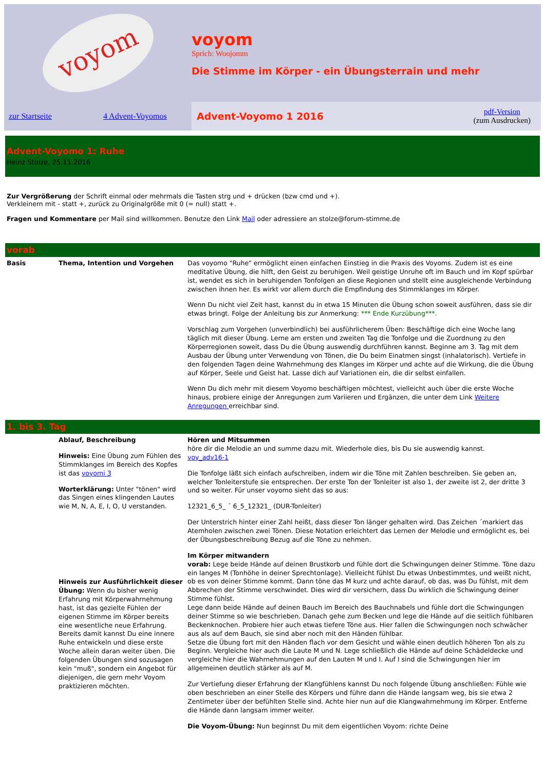voyom
voyom
Sprich: Woojomm
Die Stimme im Körper - ein Übungsterrain und mehr
zur Startseite 4 Advent-Voyomos
Advent-Voyomo 1 2016 pdf-Version
(zum Ausdrucken)
Advent-Voyomo 1: Ruhe
Heinz Stolze, 25.11.2016
Zur Vergrößerung der Schrift einmal oder mehrmals die Tasten strg und + drücken (bzw cmd und +).
Verkleinern mit - statt +, zurück zu Originalgröße mit 0 (= null) statt +.
Fragen und Kommentare per Mail sind willkommen. Benutze den Link Mail oder adressiere an stolze@forum-stimme.de
| vorab | | |
| Basis | Thema, Intention und Vorgehen | Das voyomo "Ruhe" ermöglicht einen einfachen Einstieg in die Praxis des Voyoms. Zudem ist es eine meditative Übung, die hilft, den Geist zu beruhigen. Weil geistige Unruhe oft im Bauch und im Kopf spürbar ist, wendet es sich in beruhigenden Tonfolgen an diese Regionen und stellt eine ausgleichende Verbindung zwischen ihnen her. Es wirkt vor allem durch die Empfindung des Stimmklanges im Körper. Wenn Du nicht viel Zeit hast, kannst du in etwa 15 Minuten die Übung schon soweit ausführen, dass sie dir etwas bringt. Folge der Anleitung bis zur Anmerkung: *** Ende Kurzübung*** . Vorschlag zum Vorgehen (unverbindlich) bei ausführlicherem Üben: Beschäftige dich eine Woche lang täglich mit dieser Übung. Lerne am ersten und zweiten Tag die Tonfolge und die Zuordnung zu den Körperregionen soweit, dass Du die Übung auswendig durchführen kannst. Beginne am 3. Tag mit dem Ausbau der Übung unter Verwendung von Tönen, die Du beim Einatmen singst (inhalatorisch). Vertiefe in den folgenden Tagen deine Wahrnehmung des Klanges im Körper und achte auf die Wirkung, die die Übung auf Körper, Seele und Geist hat. Lasse dich auf Variationen ein, die dir selbst einfallen. Wenn Du dich mehr mit diesem Voyomo beschäftigen möchtest, vielleicht auch über die erste Woche hinaus, probiere einige der Anregungen zum Variieren und Ergänzen, die unter dem Link Weitere Anregungen erreichbar sind. |
| 1. bis 3. Tag | | |
| | Ablauf, Beschreibung Hinweis: Eine Übung zum Fühlen des Stimmklanges im Bereich des Kopfes ist das voyomi 3 Worterklärung: Unter "tönen" wird das Singen eines klingenden Lautes wie M, N, A, E, I, O, U verstanden. Hinweis zur Ausführlichkeit dieser Übung: Wenn du bisher wenig Erfahrung mit Körperwahrnehmung hast, ist das gezielte Fühlen der eigenen Stimme im Körper bereits eine wesentliche neue Erfahrung. Bereits damit kannst Du eine innere Ruhe entwickeln und diese erste Woche allein daran weiter üben. Die folgenden Übungen sind sozusagen kein "muß", sondern ein Angebot für diejenigen, die gern mehr Voyom praktizieren möchten. | Hören und Mitsummen höre dir die Melodie an und summe dazu mit. Wiederhole dies, bis Du sie auswendig kannst. voy_adv16-1 Die Tonfolge läßt sich einfach aufschreiben, indem wir die Töne mit Zahlen beschreiben. Sie geben an, welcher Tonleiterstufe sie entsprechen. Der erste Ton der Tonleiter ist also 1, der zweite ist 2, der dritte 3 und so weiter. Für unser voyomo sieht das so aus: 12321_6_5_ ´ 6_5_12321_ (DUR-Tonleiter) Der Unterstrich hinter einer Zahl heißt, dass dieser Ton länger gehalten wird. Das Zeichen ´markiert das Atemholen zwischen zwei Tönen. Diese Notation erleichtert das Lernen der Melodie und ermöglicht es, bei der Übungsbeschreibung Bezug auf die Töne zu nehmen. Im Körper mitwandern vorab: Lege beide Hände auf deinen Brustkorb und fühle dort die Schwingungen deiner Stimme. Töne dazu ein langes M (Tonhöhe in deiner Sprechtonlage). Vielleicht fühlst Du etwas Unbestimmtes, und weißt nicht, ob es von deiner Stimme kommt. Dann töne das M kurz und achte darauf, ob das, was Du fühlst, mit dem Abbrechen der Stimme verschwindet. Dies wird dir versichern, dass Du wirklich die Schwingung deiner Stimme fühlst. Lege dann beide Hände auf deinen Bauch im Bereich des Bauchnabels und fühle dort die Schwingungen deiner Stimme so wie beschrieben. Danach gehe zum Becken und lege die Hände auf die seitlich fühlbaren Beckenknochen. Probiere hier auch etwas tiefere Töne aus. Hier fallen die Schwingungen noch schwächer aus als auf dem Bauch, sie sind aber noch mit den Händen fühlbar. Setze die Übung fort mit den Händen flach vor dem Gesicht und wähle einen deutlich höheren Ton als zu Beginn. Vergleiche hier auch die Laute M und N. Lege schließlich die Hände auf deine Schädeldecke und vergleiche hier die Wahrnehmungen auf den Lauten M und I. Auf I sind die Schwingungen hier im allgemeinen deutlich stärker als auf M. Zur Vertiefung dieser Erfahrung der Klangfühlens kannst Du noch folgende Übung anschließen: Fühle wie oben beschrieben an einer Stelle des Körpers und führe dann die Hände langsam weg, bis sie etwa 2 Zentimeter über der befühlten Stelle sind. Achte hier nun auf die Klangwahrnehmung im Körper. Entferne die Hände dann langsam immer weiter. Die Voyom-Übung: Nun beginnst Du mit dem eigentlichen Voyom: richte Deine |